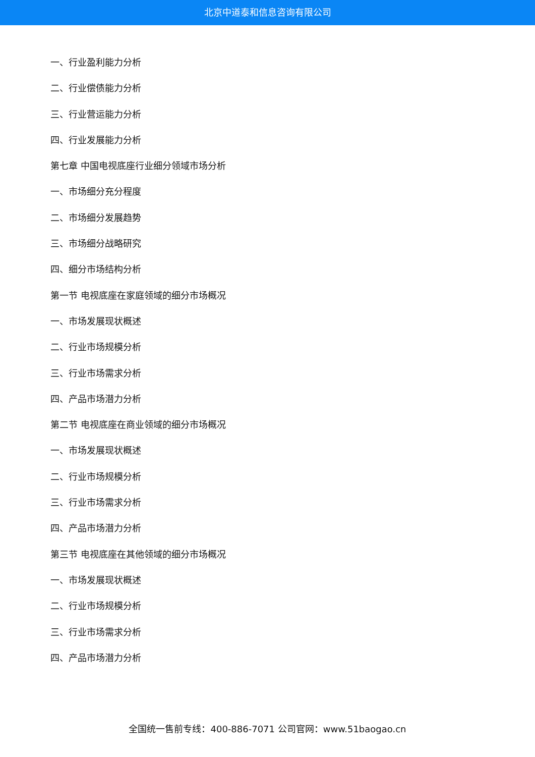北京中道泰和信息咨询有限公司
一、行业盈利能力分析
二、行业偿债能力分析
三、行业营运能力分析
四、行业发展能力分析
第七章 中国电视底座行业细分领域市场分析
一、市场细分充分程度
二、市场细分发展趋势
三、市场细分战略研究
四、细分市场结构分析
第一节 电视底座在家庭领域的细分市场概况
一、市场发展现状概述
二、行业市场规模分析
三、行业市场需求分析
四、产品市场潜力分析
第二节 电视底座在商业领域的细分市场概况
一、市场发展现状概述
二、行业市场规模分析
三、行业市场需求分析
四、产品市场潜力分析
第三节 电视底座在其他领域的细分市场概况
一、市场发展现状概述
二、行业市场规模分析
三、行业市场需求分析
四、产品市场潜力分析
全国统一售前专线：400-886-7071 公司官网：www.51baogao.cn